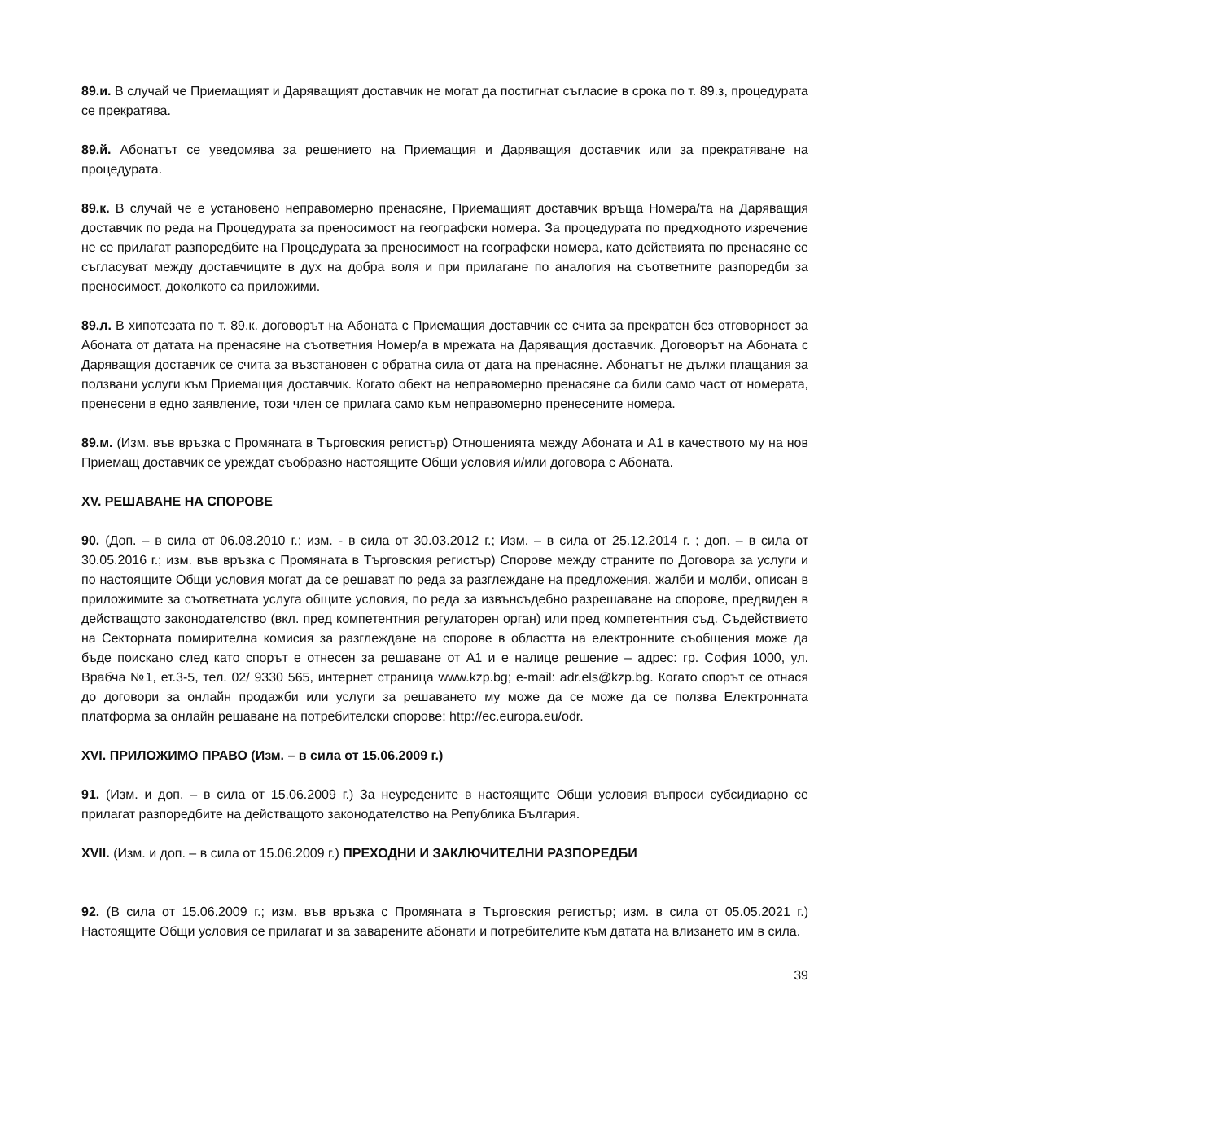89.и. В случай че Приемащият и Даряващият доставчик не могат да постигнат съгласие в срока по т. 89.з, процедурата се прекратява.
89.й. Абонатът се уведомява за решението на Приемащия и Даряващия доставчик или за прекратяване на процедурата.
89.к. В случай че е установено неправомерно пренасяне, Приемащият доставчик връща Номера/та на Даряващия доставчик по реда на Процедурата за преносимост на географски номера. За процедурата по предходното изречение не се прилагат разпоредбите на Процедурата за преносимост на географски номера, като действията по пренасяне се съгласуват между доставчиците в дух на добра воля и при прилагане по аналогия на съответните разпоредби за преносимост, доколкото са приложими.
89.л. В хипотезата по т. 89.к. договорът на Абоната с Приемащия доставчик се счита за прекратен без отговорност за Абоната от датата на пренасяне на съответния Номер/а в мрежата на Даряващия доставчик. Договорът на Абоната с Даряващия доставчик се счита за възстановен с обратна сила от дата на пренасяне. Абонатът не дължи плащания за ползвани услуги към Приемащия доставчик. Когато обект на неправомерно пренасяне са били само част от номерата, пренесени в едно заявление, този член се прилага само към неправомерно пренесените номера.
89.м. (Изм. във връзка с Промяната в Търговския регистър) Отношенията между Абоната и А1 в качеството му на нов Приемащ доставчик се уреждат съобразно настоящите Общи условия и/или договора с Абоната.
XV. РЕШАВАНЕ НА СПОРОВЕ
90. (Доп. – в сила от 06.08.2010 г.; изм. - в сила от 30.03.2012 г.; Изм. – в сила от 25.12.2014 г. ; доп. – в сила от 30.05.2016 г.; изм. във връзка с Промяната в Търговския регистър) Спорове между страните по Договора за услуги и по настоящите Общи условия могат да се решават по реда за разглеждане на предложения, жалби и молби, описан в приложимите за съответната услуга общите условия, по реда за извънсъдебно разрешаване на спорове, предвиден в действащото законодателство (вкл. пред компетентния регулаторен орган) или пред компетентния съд. Съдействието на Секторната помирителна комисия за разглеждане на спорове в областта на електронните съобщения може да бъде поискано след като спорът е отнесен за решаване от А1 и е налице решение – адрес: гр. София 1000, ул. Врабча №1, ет.3-5, тел. 02/ 9330 565, интернет страница www.kzp.bg; e-mail: adr.els@kzp.bg. Когато спорът се отнася до договори за онлайн продажби или услуги за решаването му може да се може да се ползва Електронната платформа за онлайн решаване на потребителски спорове: http://ec.europa.eu/odr.
XVI. ПРИЛОЖИМО ПРАВО (Изм. – в сила от 15.06.2009 г.)
91. (Изм. и доп. – в сила от 15.06.2009 г.) За неуредените в настоящите Общи условия въпроси субсидиарно се прилагат разпоредбите на действащото законодателство на Република България.
XVII. (Изм. и доп. – в сила от 15.06.2009 г.) ПРЕХОДНИ И ЗАКЛЮЧИТЕЛНИ РАЗПОРЕДБИ
92. (В сила от 15.06.2009 г.; изм. във връзка с Промяната в Търговския регистър; изм. в сила от 05.05.2021 г.) Настоящите Общи условия се прилагат и за заварените абонати и потребителите към датата на влизането им в сила.
39